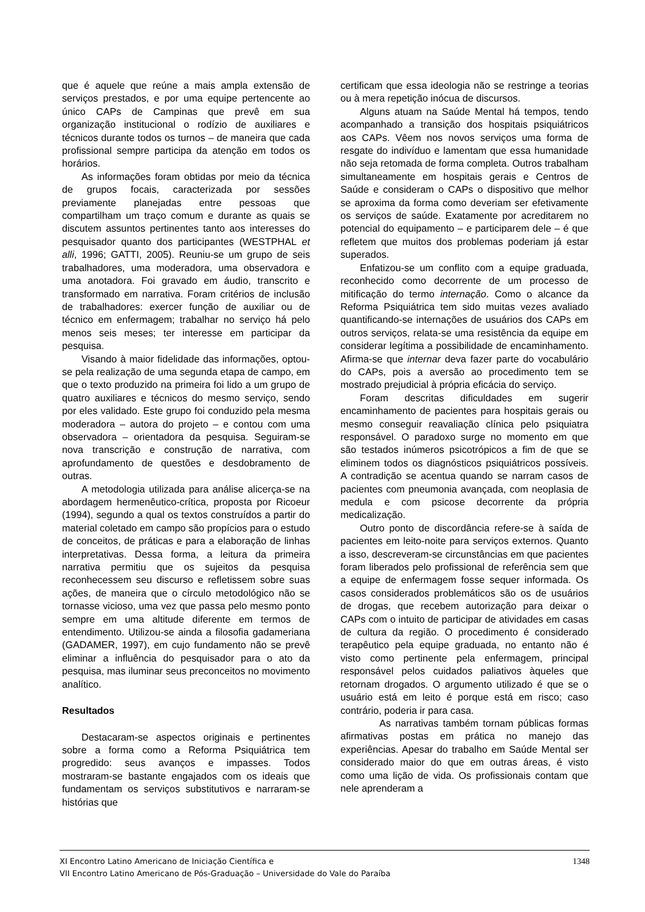que é aquele que reúne a mais ampla extensão de serviços prestados, e por uma equipe pertencente ao único CAPs de Campinas que prevê em sua organização institucional o rodízio de auxiliares e técnicos durante todos os turnos – de maneira que cada profissional sempre participa da atenção em todos os horários.
As informações foram obtidas por meio da técnica de grupos focais, caracterizada por sessões previamente planejadas entre pessoas que compartilham um traço comum e durante as quais se discutem assuntos pertinentes tanto aos interesses do pesquisador quanto dos participantes (WESTPHAL et alli, 1996; GATTI, 2005). Reuniu-se um grupo de seis trabalhadores, uma moderadora, uma observadora e uma anotadora. Foi gravado em áudio, transcrito e transformado em narrativa. Foram critérios de inclusão de trabalhadores: exercer função de auxiliar ou de técnico em enfermagem; trabalhar no serviço há pelo menos seis meses; ter interesse em participar da pesquisa.
Visando à maior fidelidade das informações, optou-se pela realização de uma segunda etapa de campo, em que o texto produzido na primeira foi lido a um grupo de quatro auxiliares e técnicos do mesmo serviço, sendo por eles validado. Este grupo foi conduzido pela mesma moderadora – autora do projeto – e contou com uma observadora – orientadora da pesquisa. Seguiram-se nova transcrição e construção de narrativa, com aprofundamento de questões e desdobramento de outras.
A metodologia utilizada para análise alicerça-se na abordagem hermenêutico-crítica, proposta por Ricoeur (1994), segundo a qual os textos construídos a partir do material coletado em campo são propícios para o estudo de conceitos, de práticas e para a elaboração de linhas interpretativas. Dessa forma, a leitura da primeira narrativa permitiu que os sujeitos da pesquisa reconhecessem seu discurso e refletissem sobre suas ações, de maneira que o círculo metodológico não se tornasse vicioso, uma vez que passa pelo mesmo ponto sempre em uma altitude diferente em termos de entendimento. Utilizou-se ainda a filosofia gadameriana (GADAMER, 1997), em cujo fundamento não se prevê eliminar a influência do pesquisador para o ato da pesquisa, mas iluminar seus preconceitos no movimento analítico.
Resultados
Destacaram-se aspectos originais e pertinentes sobre a forma como a Reforma Psiquiátrica tem progredido: seus avanços e impasses. Todos mostraram-se bastante engajados com os ideais que fundamentam os serviços substitutivos e narraram-se histórias que
certificam que essa ideologia não se restringe a teorias ou à mera repetição inócua de discursos.
Alguns atuam na Saúde Mental há tempos, tendo acompanhado a transição dos hospitais psiquiátricos aos CAPs. Vêem nos novos serviços uma forma de resgate do indivíduo e lamentam que essa humanidade não seja retomada de forma completa. Outros trabalham simultaneamente em hospitais gerais e Centros de Saúde e consideram o CAPs o dispositivo que melhor se aproxima da forma como deveriam ser efetivamente os serviços de saúde. Exatamente por acreditarem no potencial do equipamento – e participarem dele – é que refletem que muitos dos problemas poderiam já estar superados.
Enfatizou-se um conflito com a equipe graduada, reconhecido como decorrente de um processo de mitificação do termo internação. Como o alcance da Reforma Psiquiátrica tem sido muitas vezes avaliado quantificando-se internações de usuários dos CAPs em outros serviços, relata-se uma resistência da equipe em considerar legítima a possibilidade de encaminhamento. Afirma-se que internar deva fazer parte do vocabulário do CAPs, pois a aversão ao procedimento tem se mostrado prejudicial à própria eficácia do serviço.
Foram descritas dificuldades em sugerir encaminhamento de pacientes para hospitais gerais ou mesmo conseguir reavaliação clínica pelo psiquiatra responsável. O paradoxo surge no momento em que são testados inúmeros psicotrópicos a fim de que se eliminem todos os diagnósticos psiquiátricos possíveis. A contradição se acentua quando se narram casos de pacientes com pneumonia avançada, com neoplasia de medula e com psicose decorrente da própria medicalização.
Outro ponto de discordância refere-se à saída de pacientes em leito-noite para serviços externos. Quanto a isso, descreveram-se circunstâncias em que pacientes foram liberados pelo profissional de referência sem que a equipe de enfermagem fosse sequer informada. Os casos considerados problemáticos são os de usuários de drogas, que recebem autorização para deixar o CAPs com o intuito de participar de atividades em casas de cultura da região. O procedimento é considerado terapêutico pela equipe graduada, no entanto não é visto como pertinente pela enfermagem, principal responsável pelos cuidados paliativos àqueles que retornam drogados. O argumento utilizado é que se o usuário está em leito é porque está em risco; caso contrário, poderia ir para casa.
As narrativas também tornam públicas formas afirmativas postas em prática no manejo das experiências. Apesar do trabalho em Saúde Mental ser considerado maior do que em outras áreas, é visto como uma lição de vida. Os profissionais contam que nele aprenderam a
1348 XI Encontro Latino Americano de Iniciação Científica e
VII Encontro Latino Americano de Pós-Graduação – Universidade do Vale do Paraíba